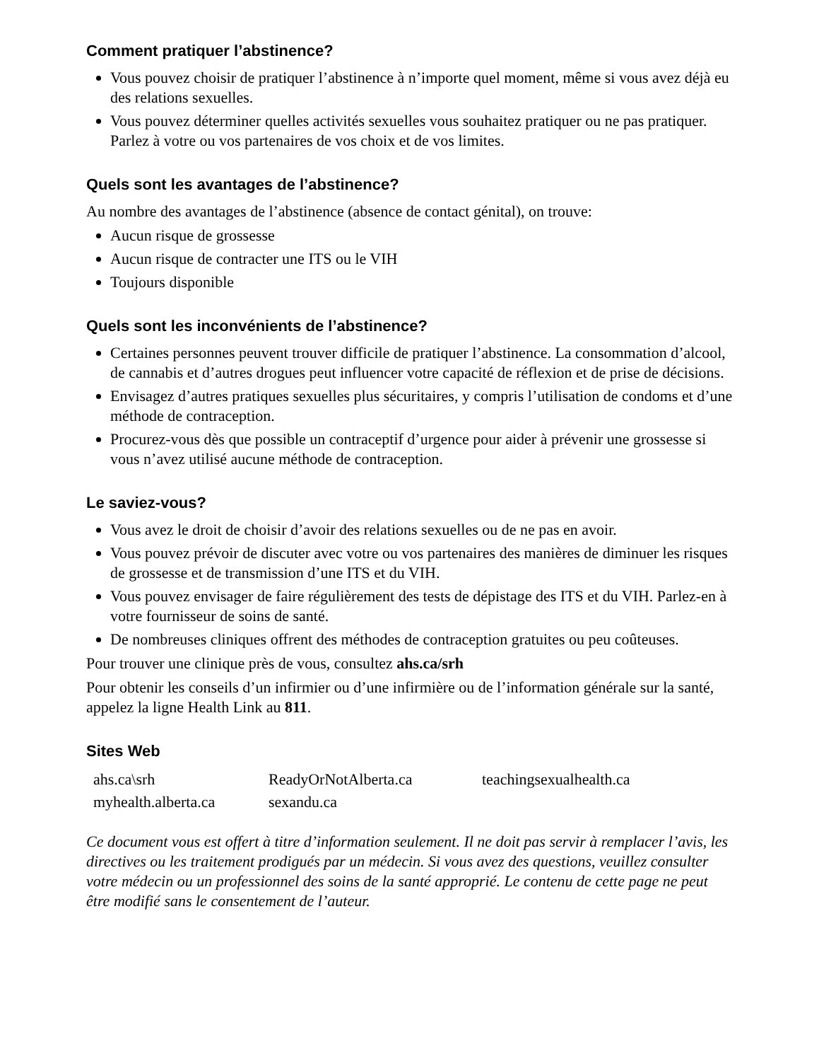Comment pratiquer l’abstinence?
Vous pouvez choisir de pratiquer l’abstinence à n’importe quel moment, même si vous avez déjà eu des relations sexuelles.
Vous pouvez déterminer quelles activités sexuelles vous souhaitez pratiquer ou ne pas pratiquer. Parlez à votre ou vos partenaires de vos choix et de vos limites.
Quels sont les avantages de l’abstinence?
Au nombre des avantages de l’abstinence (absence de contact génital), on trouve:
Aucun risque de grossesse
Aucun risque de contracter une ITS ou le VIH
Toujours disponible
Quels sont les inconvénients de l’abstinence?
Certaines personnes peuvent trouver difficile de pratiquer l’abstinence. La consommation d’alcool, de cannabis et d’autres drogues peut influencer votre capacité de réflexion et de prise de décisions.
Envisagez d’autres pratiques sexuelles plus sécuritaires, y compris l’utilisation de condoms et d’une méthode de contraception.
Procurez-vous dès que possible un contraceptif d’urgence pour aider à prévenir une grossesse si vous n’avez utilisé aucune méthode de contraception.
Le saviez-vous?
Vous avez le droit de choisir d’avoir des relations sexuelles ou de ne pas en avoir.
Vous pouvez prévoir de discuter avec votre ou vos partenaires des manières de diminuer les risques de grossesse et de transmission d’une ITS et du VIH.
Vous pouvez envisager de faire régulièrement des tests de dépistage des ITS et du VIH. Parlez-en à votre fournisseur de soins de santé.
De nombreuses cliniques offrent des méthodes de contraception gratuites ou peu coûteuses.
Pour trouver une clinique près de vous, consultez ahs.ca/srh
Pour obtenir les conseils d’un infirmier ou d’une infirmière ou de l’information générale sur la santé, appelez la ligne Health Link au 811.
Sites Web
| ahs.ca\srh | ReadyOrNotAlberta.ca | teachingsexualhealth.ca |
| myhealth.alberta.ca | sexandu.ca | |
Ce document vous est offert à titre d’information seulement. Il ne doit pas servir à remplacer l’avis, les directives ou les traitement prodigués par un médecin. Si vous avez des questions, veuillez consulter votre médecin ou un professionnel des soins de la santé approprié. Le contenu de cette page ne peut être modifié sans le consentement de l’auteur.